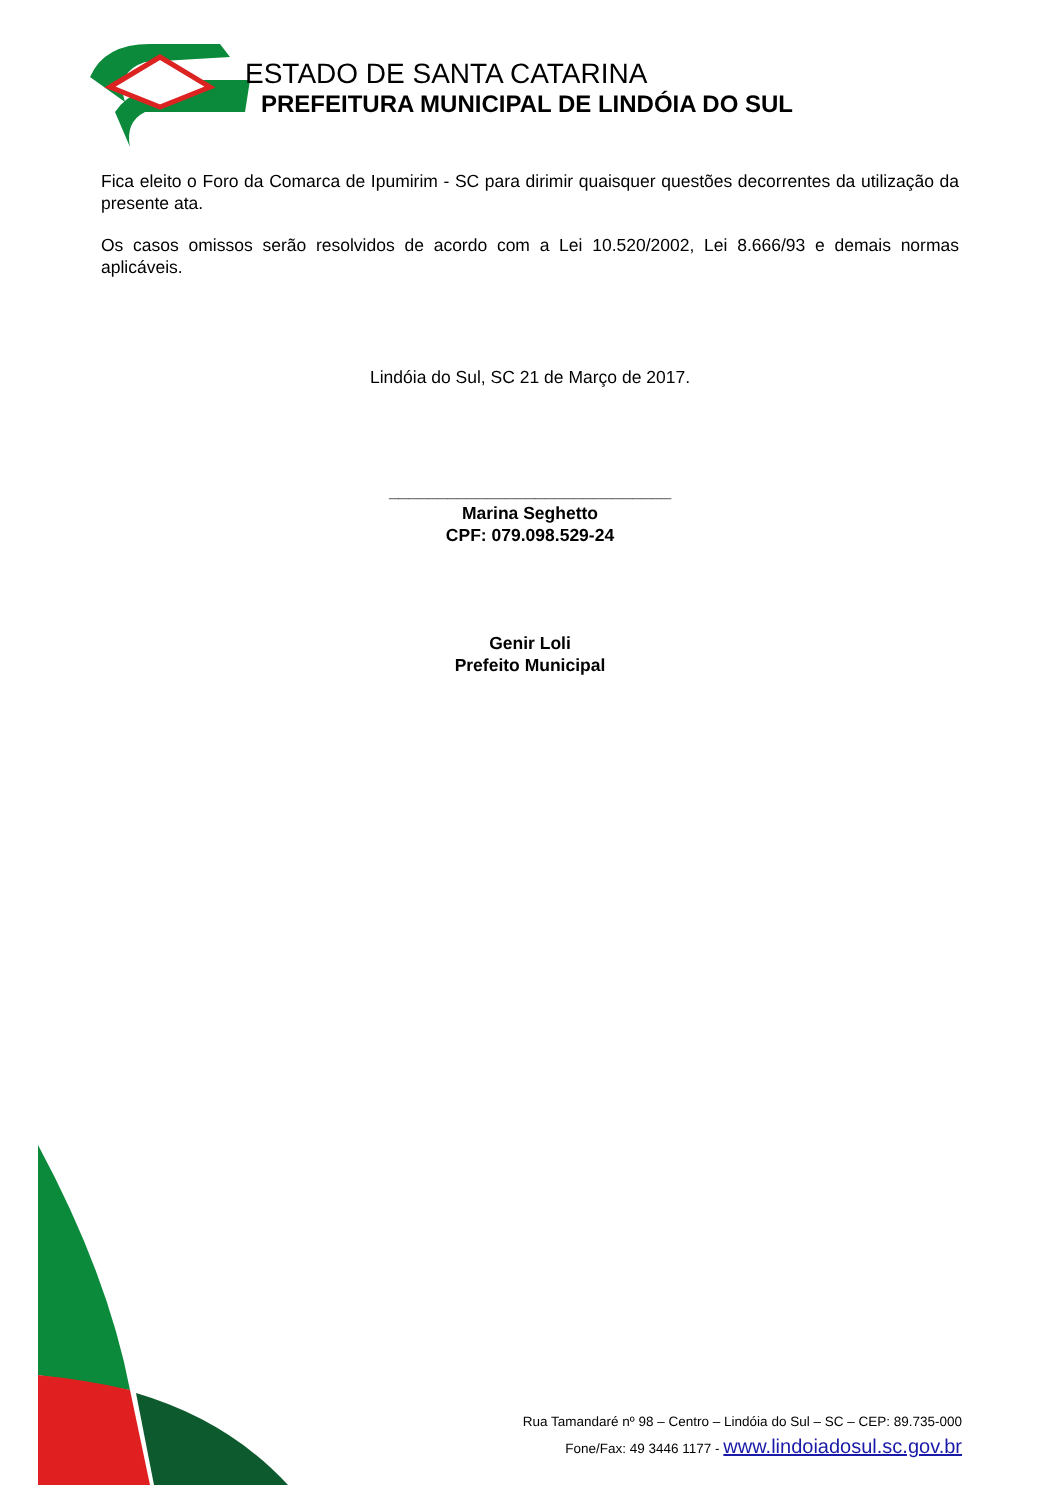ESTADO DE SANTA CATARINA
PREFEITURA MUNICIPAL DE LINDÓIA DO SUL
Fica eleito o Foro da Comarca de Ipumirim - SC para dirimir quaisquer questões decorrentes da utilização da presente ata.
Os casos omissos serão resolvidos de acordo com a Lei 10.520/2002, Lei 8.666/93 e demais normas aplicáveis.
Lindóia do Sul, SC 21 de Março de 2017.
_____________________________
Marina Seghetto
CPF: 079.098.529-24
Genir Loli
Prefeito Municipal
Rua Tamandaré nº 98 – Centro – Lindóia do Sul – SC – CEP: 89.735-000
Fone/Fax: 49 3446 1177 - www.lindoiadosul.sc.gov.br